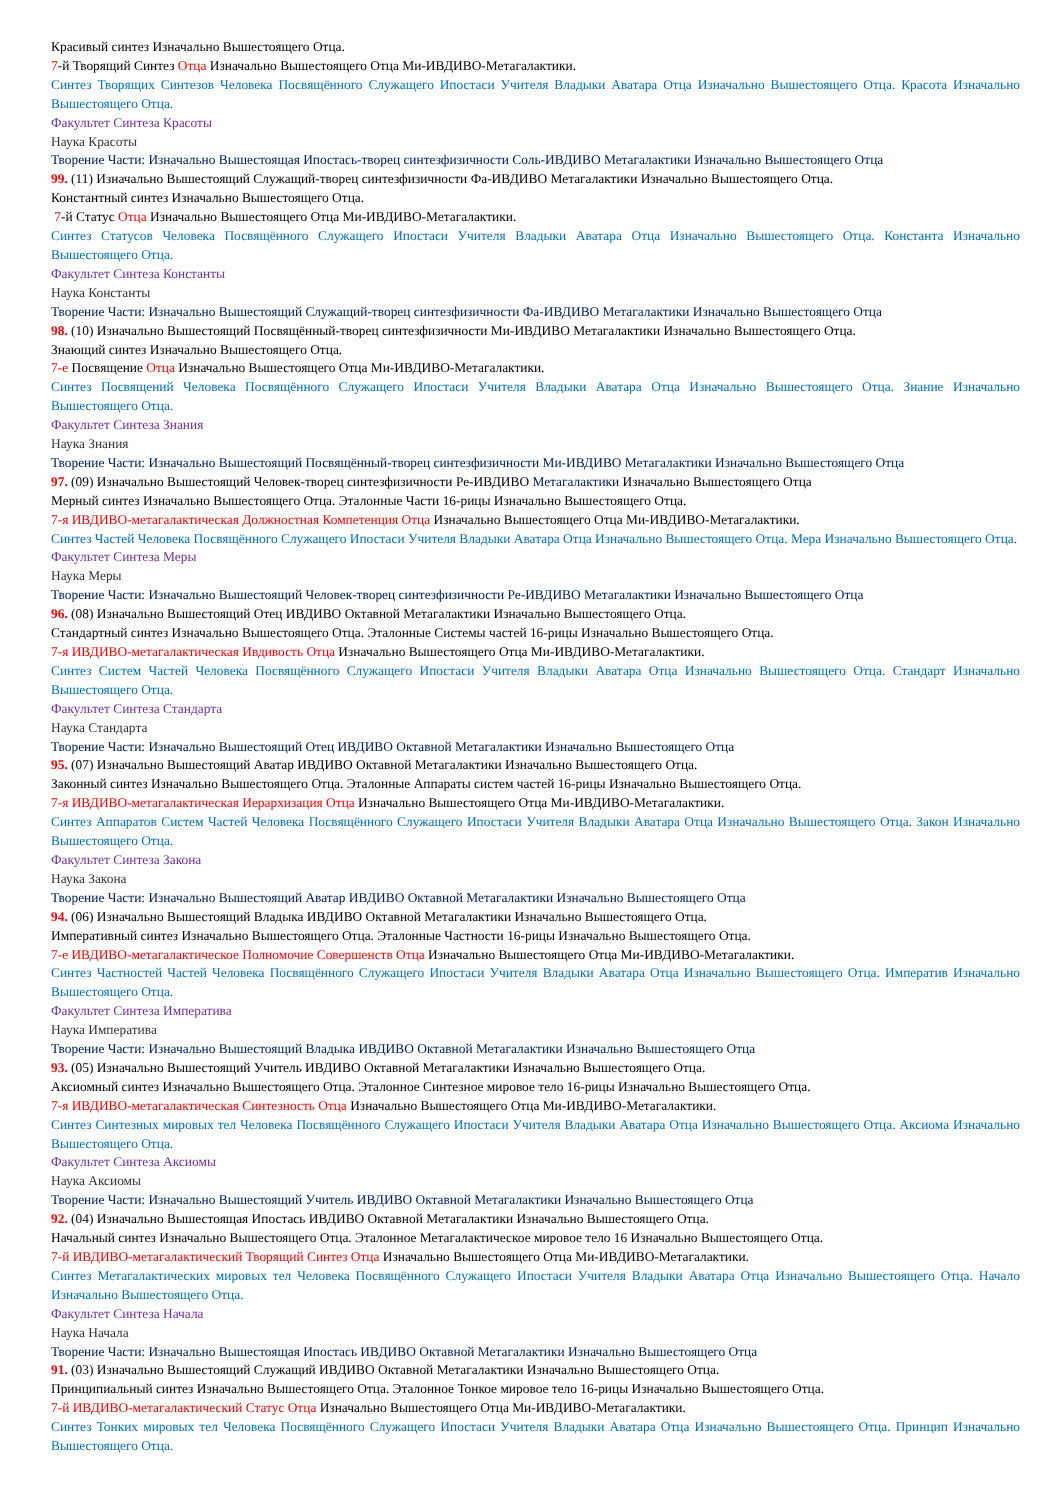Красивый синтез Изначально Вышестоящего Отца.
7-й Творящий Синтез Отца Изначально Вышестоящего Отца Ми-ИВДИВО-Метагалактики.
Синтез Творящих Синтезов Человека Посвящённого Служащего Ипостаси Учителя Владыки Аватара Отца Изначально Вышестоящего Отца. Красота Изначально Вышестоящего Отца.
Факультет Синтеза Красоты
Наука Красоты
Творение Части: Изначально Вышестоящая Ипостась-творец синтезфизичности Соль-ИВДИВО Метагалактики Изначально Вышестоящего Отца
99. (11) Изначально Вышестоящий Служащий-творец синтезфизичности Фа-ИВДИВО Метагалактики Изначально Вышестоящего Отца.
Константный синтез Изначально Вышестоящего Отца.
7-й Статус Отца Изначально Вышестоящего Отца Ми-ИВДИВО-Метагалактики.
Синтез Статусов Человека Посвящённого Служащего Ипостаси Учителя Владыки Аватара Отца Изначально Вышестоящего Отца. Константа Изначально Вышестоящего Отца.
Факультет Синтеза Константы
Наука Константы
Творение Части: Изначально Вышестоящий Служащий-творец синтезфизичности Фа-ИВДИВО Метагалактики Изначально Вышестоящего Отца
98. (10) Изначально Вышестоящий Посвящённый-творец синтезфизичности Ми-ИВДИВО Метагалактики Изначально Вышестоящего Отца.
Знающий синтез Изначально Вышестоящего Отца.
7-е Посвящение Отца Изначально Вышестоящего Отца Ми-ИВДИВО-Метагалактики.
Синтез Посвящений Человека Посвящённого Служащего Ипостаси Учителя Владыки Аватара Отца Изначально Вышестоящего Отца. Знание Изначально Вышестоящего Отца.
Факультет Синтеза Знания
Наука Знания
Творение Части: Изначально Вышестоящий Посвящённый-творец синтезфизичности Ми-ИВДИВО Метагалактики Изначально Вышестоящего Отца
97. (09) Изначально Вышестоящий Человек-творец синтезфизичности Ре-ИВДИВО Метагалактики Изначально Вышестоящего Отца
Мерный синтез Изначально Вышестоящего Отца. Эталонные Части 16-рицы Изначально Вышестоящего Отца.
7-я ИВДИВО-метагалактическая Должностная Компетенция Отца Изначально Вышестоящего Отца Ми-ИВДИВО-Метагалактики.
Синтез Частей Человека Посвящённого Служащего Ипостаси Учителя Владыки Аватара Отца Изначально Вышестоящего Отца. Мера Изначально Вышестоящего Отца.
Факультет Синтеза Меры
Наука Меры
Творение Части: Изначально Вышестоящий Человек-творец синтезфизичности Ре-ИВДИВО Метагалактики Изначально Вышестоящего Отца
96. (08) Изначально Вышестоящий Отец ИВДИВО Октавной Метагалактики Изначально Вышестоящего Отца.
Стандартный синтез Изначально Вышестоящего Отца. Эталонные Системы частей 16-рицы Изначально Вышестоящего Отца.
7-я ИВДИВО-метагалактическая Ивдивость Отца Изначально Вышестоящего Отца Ми-ИВДИВО-Метагалактики.
Синтез Систем Частей Человека Посвящённого Служащего Ипостаси Учителя Владыки Аватара Отца Изначально Вышестоящего Отца. Стандарт Изначально Вышестоящего Отца.
Факультет Синтеза Стандарта
Наука Стандарта
Творение Части: Изначально Вышестоящий Отец ИВДИВО Октавной Метагалактики Изначально Вышестоящего Отца
95. (07) Изначально Вышестоящий Аватар ИВДИВО Октавной Метагалактики Изначально Вышестоящего Отца.
Законный синтез Изначально Вышестоящего Отца. Эталонные Аппараты систем частей 16-рицы Изначально Вышестоящего Отца.
7-я ИВДИВО-метагалактическая Иерархизация Отца Изначально Вышестоящего Отца Ми-ИВДИВО-Метагалактики.
Синтез Аппаратов Систем Частей Человека Посвящённого Служащего Ипостаси Учителя Владыки Аватара Отца Изначально Вышестоящего Отца. Закон Изначально Вышестоящего Отца.
Факультет Синтеза Закона
Наука Закона
Творение Части: Изначально Вышестоящий Аватар ИВДИВО Октавной Метагалактики Изначально Вышестоящего Отца
94. (06) Изначально Вышестоящий Владыка ИВДИВО Октавной Метагалактики Изначально Вышестоящего Отца.
Императивный синтез Изначально Вышестоящего Отца. Эталонные Частности 16-рицы Изначально Вышестоящего Отца.
7-е ИВДИВО-метагалактическое Полномочие Совершенств Отца Изначально Вышестоящего Отца Ми-ИВДИВО-Метагалактики.
Синтез Частностей Частей Человека Посвящённого Служащего Ипостаси Учителя Владыки Аватара Отца Изначально Вышестоящего Отца. Императив Изначально Вышестоящего Отца.
Факультет Синтеза Императива
Наука Императива
Творение Части: Изначально Вышестоящий Владыка ИВДИВО Октавной Метагалактики Изначально Вышестоящего Отца
93. (05) Изначально Вышестоящий Учитель ИВДИВО Октавной Метагалактики Изначально Вышестоящего Отца.
Аксиомный синтез Изначально Вышестоящего Отца. Эталонное Синтезное мировое тело 16-рицы Изначально Вышестоящего Отца.
7-я ИВДИВО-метагалактическая Синтезность Отца Изначально Вышестоящего Отца Ми-ИВДИВО-Метагалактики.
Синтез Синтезных мировых тел Человека Посвящённого Служащего Ипостаси Учителя Владыки Аватара Отца Изначально Вышестоящего Отца. Аксиома Изначально Вышестоящего Отца.
Факультет Синтеза Аксиомы
Наука Аксиомы
Творение Части: Изначально Вышестоящий Учитель ИВДИВО Октавной Метагалактики Изначально Вышестоящего Отца
92. (04) Изначально Вышестоящая Ипостась ИВДИВО Октавной Метагалактики Изначально Вышестоящего Отца.
Начальный синтез Изначально Вышестоящего Отца. Эталонное Метагалактическое мировое тело 16 Изначально Вышестоящего Отца.
7-й ИВДИВО-метагалактический Творящий Синтез Отца Изначально Вышестоящего Отца Ми-ИВДИВО-Метагалактики.
Синтез Метагалактических мировых тел Человека Посвящённого Служащего Ипостаси Учителя Владыки Аватара Отца Изначально Вышестоящего Отца. Начало Изначально Вышестоящего Отца.
Факультет Синтеза Начала
Наука Начала
Творение Части: Изначально Вышестоящая Ипостась ИВДИВО Октавной Метагалактики Изначально Вышестоящего Отца
91. (03) Изначально Вышестоящий Служащий ИВДИВО Октавной Метагалактики Изначально Вышестоящего Отца.
Принципиальный синтез Изначально Вышестоящего Отца. Эталонное Тонкое мировое тело 16-рицы Изначально Вышестоящего Отца.
7-й ИВДИВО-метагалактический Статус Отца Изначально Вышестоящего Отца Ми-ИВДИВО-Метагалактики.
Синтез Тонких мировых тел Человека Посвящённого Служащего Ипостаси Учителя Владыки Аватара Отца Изначально Вышестоящего Отца. Принцип Изначально Вышестоящего Отца.